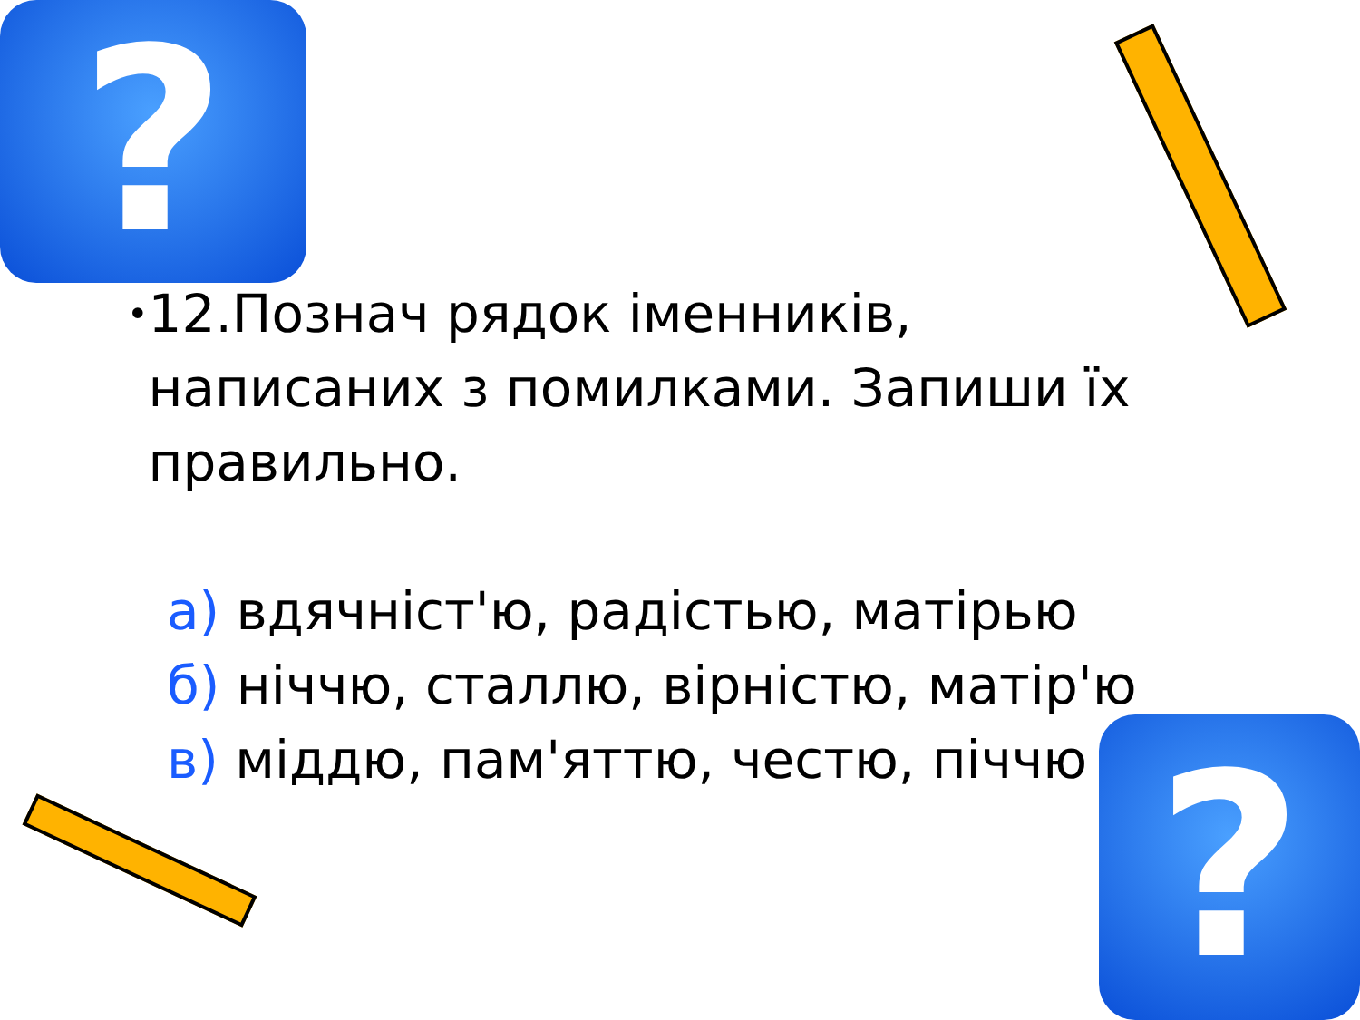?
•
12.Познач рядок іменників, написаних з помилками. Запиши їх правильно.
а) вдячніст'ю, радістью, матірью
б) ніччю, сталлю, вірністю, матір'ю
в) міддю, пам'яттю, честю, піччю
?